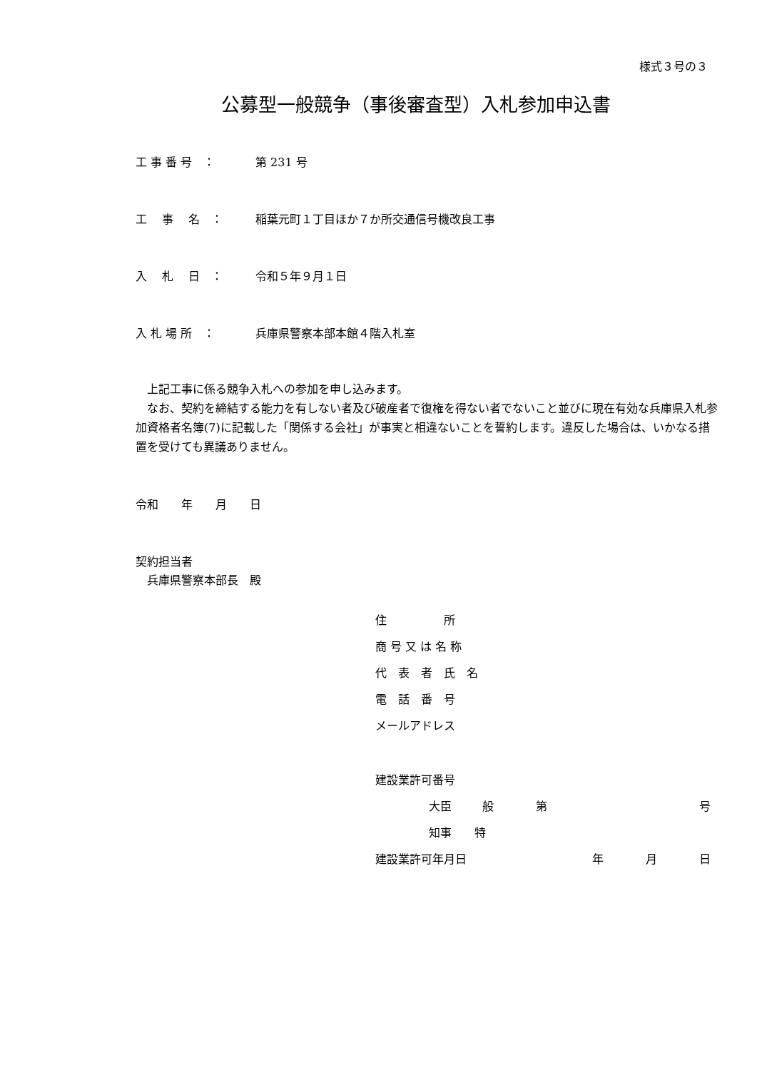様式３号の３
公募型一般競争（事後審査型）入札参加申込書
工 事 番 号　： 第 231 号
工　 事　 名　： 稲葉元町１丁目ほか７か所交通信号機改良工事
入　 札　 日　： 令和５年９月１日
入 札 場 所　： 兵庫県警察本部本館４階入札室
　上記工事に係る競争入札への参加を申し込みます。
　なお、契約を締結する能力を有しない者及び破産者で復権を得ない者でないこと並びに現在有効な兵庫県入札参加資格者名簿(7)に記載した「関係する会社」が事実と相違ないことを誓約します。違反した場合は、いかなる措置を受けても異議ありません。
令和　　年　　月　　日
契約担当者
　兵庫県警察本部長　殿
住　　　　　所
商 号 又 は 名 称
代　表　者　氏　名
電　話　番　号
メールアドレス
建設業許可番号
大臣 般 第 号
知事　　特
建設業許可年月日 年 月 日